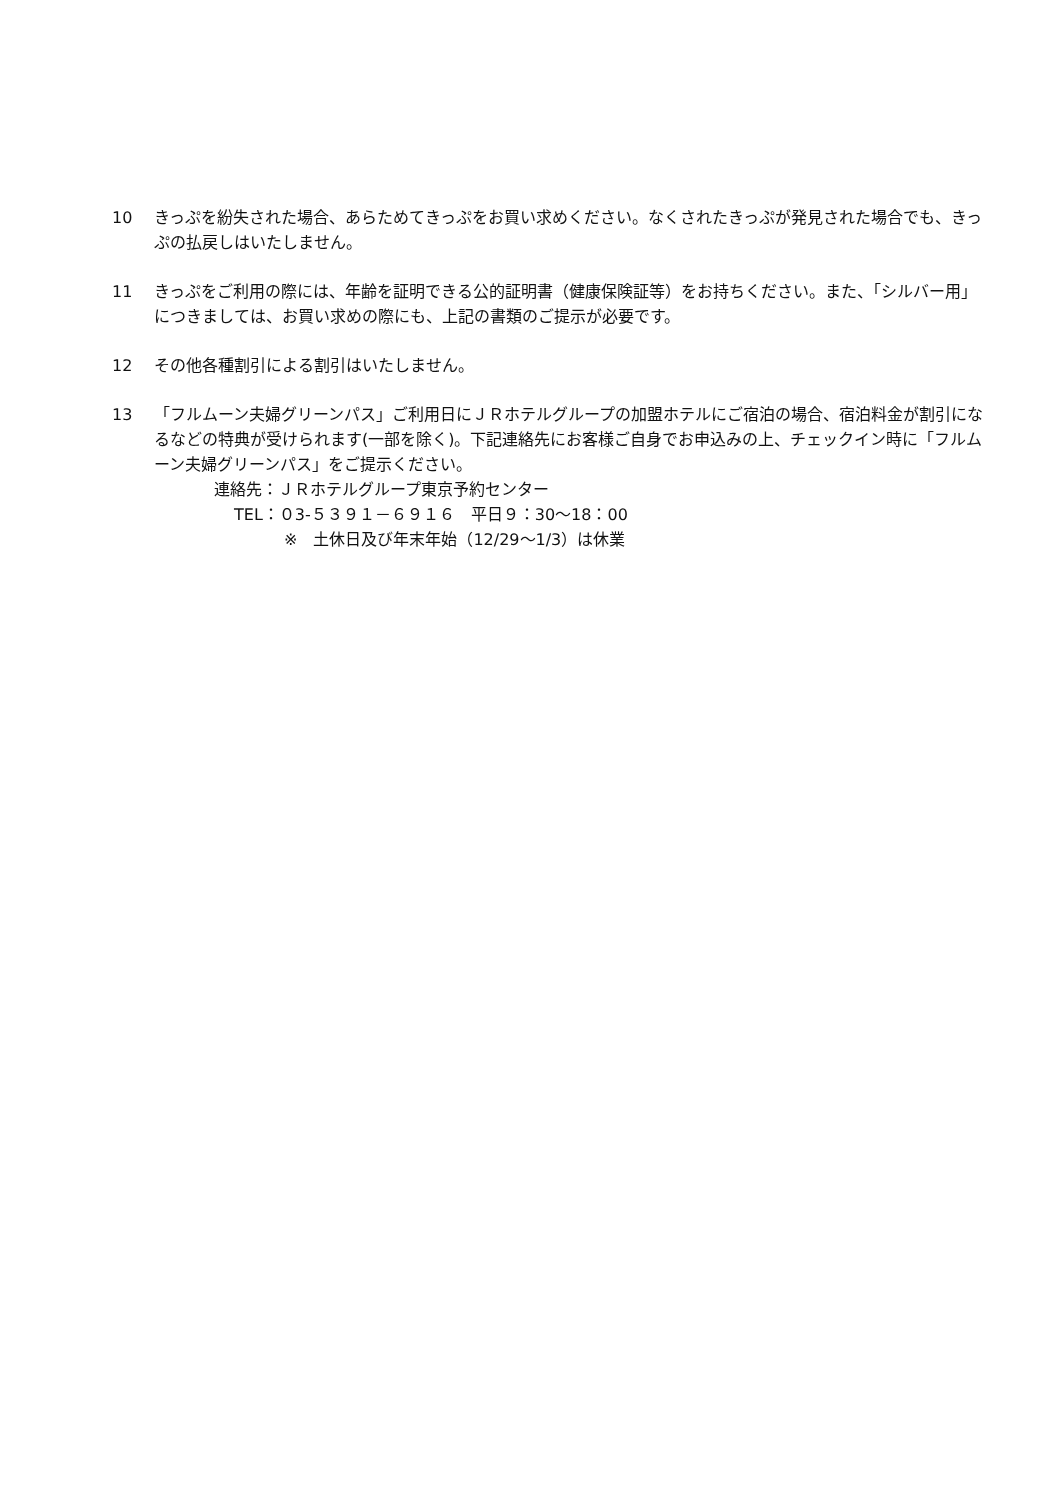10 きっぷを紛失された場合、あらためてきっぷをお買い求めください。なくされたきっぷが発見された場合でも、きっぷの払戻しはいたしません。
11 きっぷをご利用の際には、年齢を証明できる公的証明書（健康保険証等）をお持ちください。また、「シルバー用」につきましては、お買い求めの際にも、上記の書類のご提示が必要です。
12 その他各種割引による割引はいたしません。
13 「フルムーン夫婦グリーンパス」ご利用日にＪＲホテルグループの加盟ホテルにご宿泊の場合、宿泊料金が割引になるなどの特典が受けられます(一部を除く)。下記連絡先にお客様ご自身でお申込みの上、チェックイン時に「フルムーン夫婦グリーンパス」をご提示ください。
連絡先：ＪＲホテルグループ東京予約センター
TEL：０3-５３９１－６９１６　平日９：30～18：00
※　土休日及び年末年始（12/29～1/3）は休業